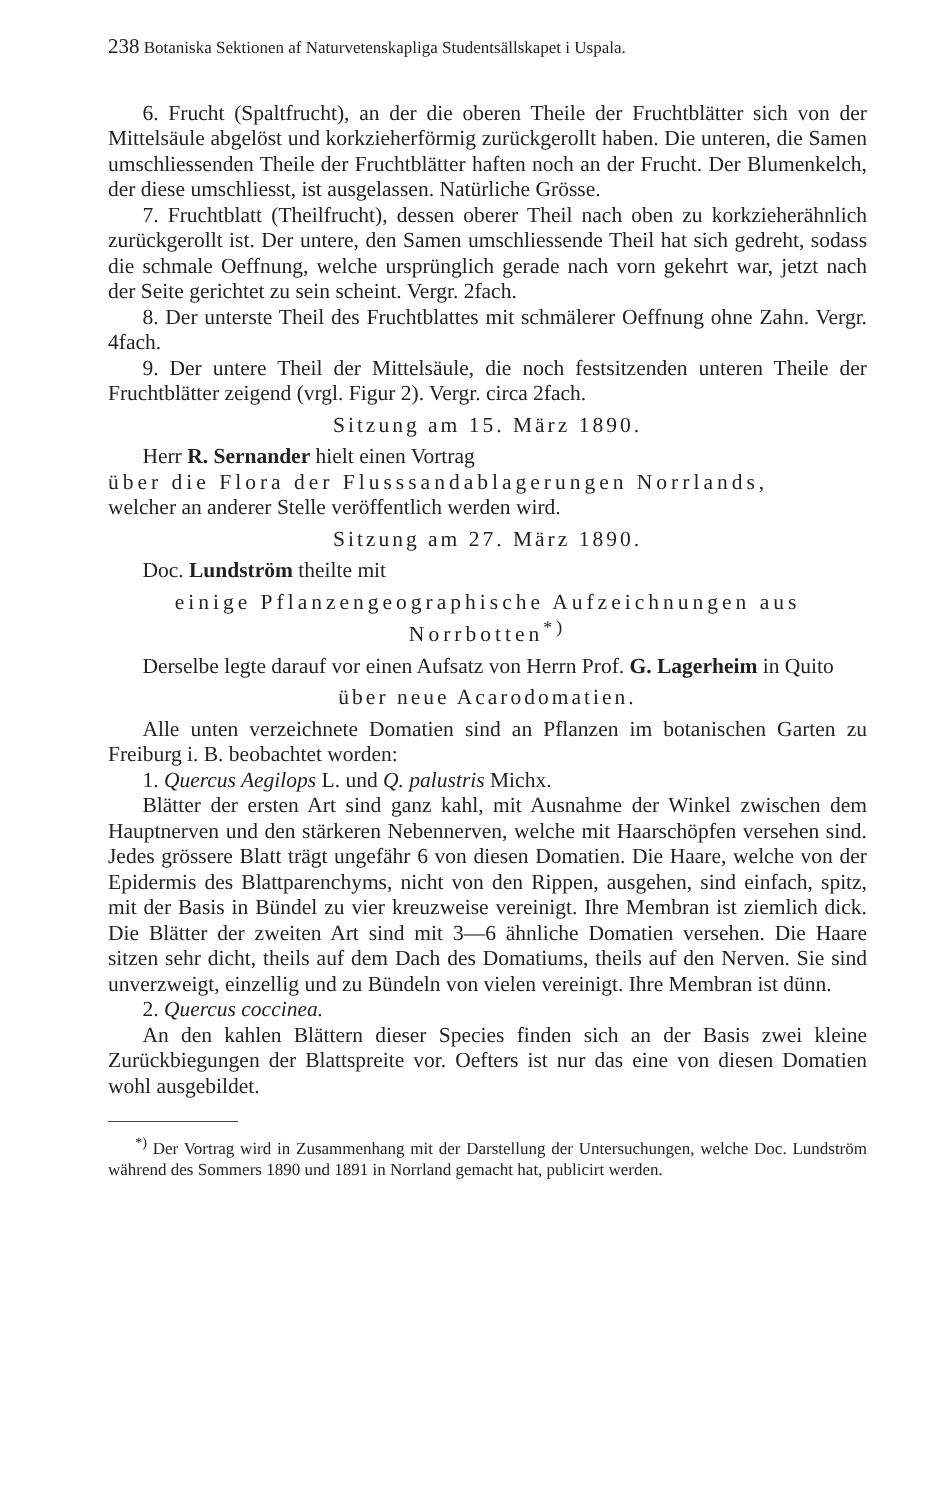238 Botaniska Sektionen af Naturvetenskapliga Studentsällskapet i Uspala.
6. Frucht (Spaltfrucht), an der die oberen Theile der Fruchtblätter sich von der Mittelsäule abgelöst und korkzieherförmig zurückgerollt haben. Die unteren, die Samen umschliessenden Theile der Fruchtblätter haften noch an der Frucht. Der Blumenkelch, der diese umschliesst, ist ausgelassen. Natürliche Grösse.
7. Fruchtblatt (Theilfrucht), dessen oberer Theil nach oben zu korkzieherähnlich zurückgerollt ist. Der untere, den Samen umschliessende Theil hat sich gedreht, sodass die schmale Oeffnung, welche ursprünglich gerade nach vorn gekehrt war, jetzt nach der Seite gerichtet zu sein scheint. Vergr. 2fach.
8. Der unterste Theil des Fruchtblattes mit schmälerer Oeffnung ohne Zahn. Vergr. 4fach.
9. Der untere Theil der Mittelsäule, die noch festsitzenden unteren Theile der Fruchtblätter zeigend (vrgl. Figur 2). Vergr. circa 2fach.
Sitzung am 15. März 1890.
Herr R. Sernander hielt einen Vortrag
über die Flora der Flusssandablagerungen Norrlands,
welcher an anderer Stelle veröffentlich werden wird.
Sitzung am 27. März 1890.
Doc. Lundström theilte mit
einige Pflanzengeographische Aufzeichnungen aus Norrbotten<sup>*)</sup>
Derselbe legte darauf vor einen Aufsatz von Herrn Prof. G. Lagerheim in Quito
über neue Acarodomatien.
Alle unten verzeichnete Domatien sind an Pflanzen im botanischen Garten zu Freiburg i. B. beobachtet worden:
1. Quercus Aegilops L. und Q. palustris Michx.
Blätter der ersten Art sind ganz kahl, mit Ausnahme der Winkel zwischen dem Hauptnerven und den stärkeren Nebennerven, welche mit Haarschöpfen versehen sind. Jedes grössere Blatt trägt ungefähr 6 von diesen Domatien. Die Haare, welche von der Epidermis des Blattparenchyms, nicht von den Rippen, ausgehen, sind einfach, spitz, mit der Basis in Bündel zu vier kreuzweise vereinigt. Ihre Membran ist ziemlich dick. Die Blätter der zweiten Art sind mit 3—6 ähnliche Domatien versehen. Die Haare sitzen sehr dicht, theils auf dem Dach des Domatiums, theils auf den Nerven. Sie sind unverzweigt, einzellig und zu Bündeln von vielen vereinigt. Ihre Membran ist dünn.
2. Quercus coccinea.
An den kahlen Blättern dieser Species finden sich an der Basis zwei kleine Zurückbiegungen der Blattspreite vor. Oefters ist nur das eine von diesen Domatien wohl ausgebildet.
<sup>*)</sup> Der Vortrag wird in Zusammenhang mit der Darstellung der Untersuchungen, welche Doc. Lundström während des Sommers 1890 und 1891 in Norrland gemacht hat, publicirt werden.